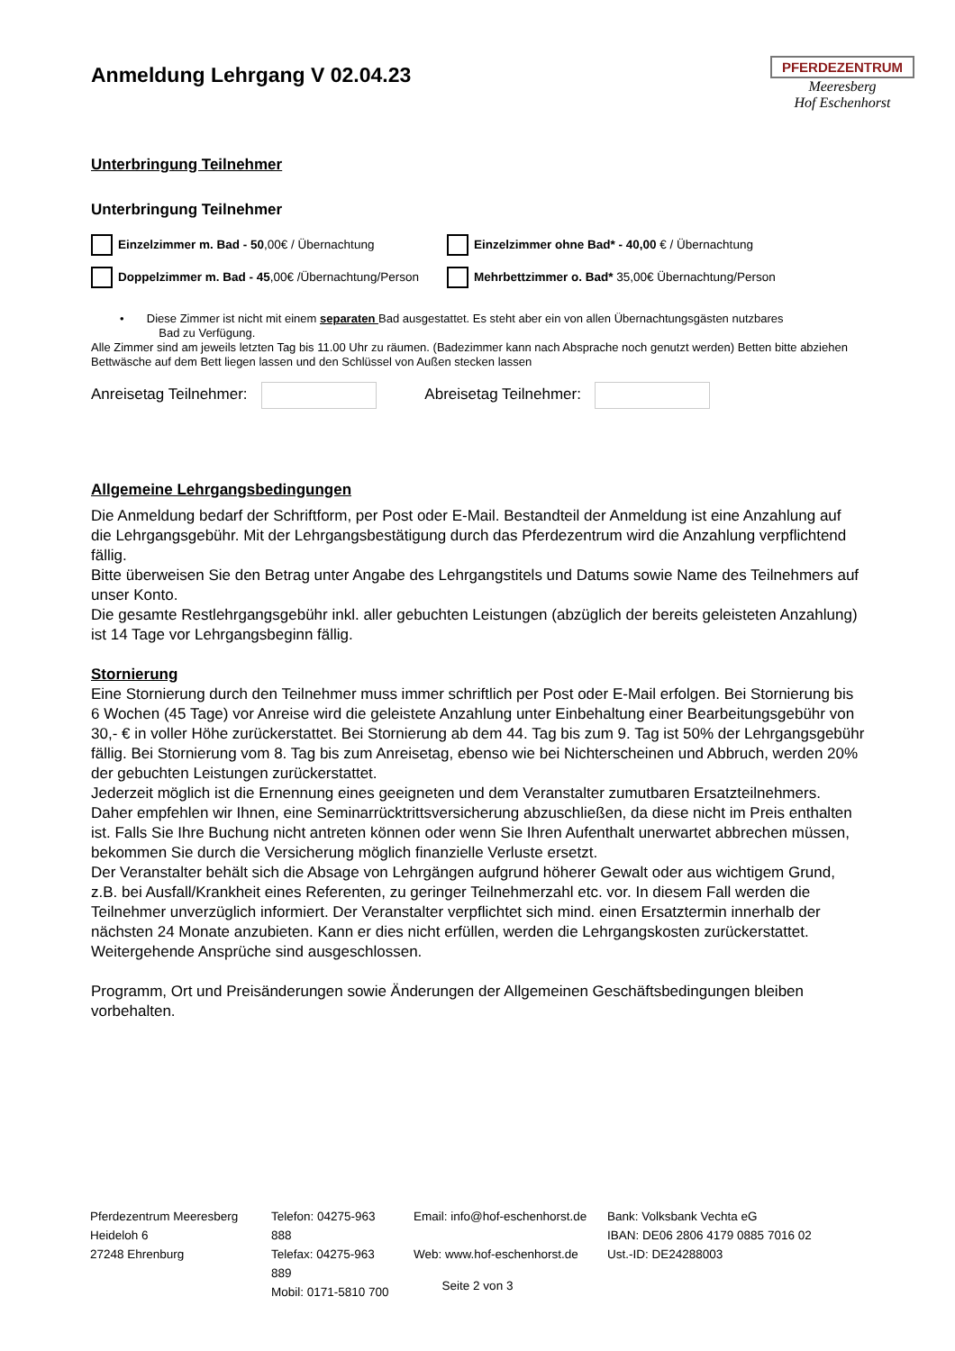Anmeldung Lehrgang V 02.04.23
PFERDEZENTRUM
Meeresberg
Hof Eschenhorst
Unterbringung Teilnehmer
Unterbringung Teilnehmer
Einzelzimmer m. Bad - 50,00€ / Übernachtung
Einzelzimmer ohne Bad* - 40,00 € / Übernachtung
Doppelzimmer m. Bad - 45,00€ /Übernachtung/Person
Mehrbettzimmer o. Bad* 35,00€ Übernachtung/Person
• Diese Zimmer ist nicht mit einem separaten Bad ausgestattet. Es steht aber ein von allen Übernachtungsgästen nutzbares
Bad zu Verfügung.
Alle Zimmer sind am jeweils letzten Tag bis 11.00 Uhr zu räumen. (Badezimmer kann nach Absprache noch genutzt werden) Betten bitte abziehen Bettwäsche auf dem Bett liegen lassen und den Schlüssel von Außen stecken lassen
Anreisetag Teilnehmer: Abreisetag Teilnehmer:
Allgemeine Lehrgangsbedingungen
Die Anmeldung bedarf der Schriftform, per Post oder E-Mail. Bestandteil der Anmeldung ist eine Anzahlung auf die Lehrgangsgebühr. Mit der Lehrgangsbestätigung durch das Pferdezentrum wird die Anzahlung verpflichtend fällig.
Bitte überweisen Sie den Betrag unter Angabe des Lehrgangstitels und Datums sowie Name des Teilnehmers auf unser Konto.
Die gesamte Restlehrgangsgebühr inkl. aller gebuchten Leistungen (abzüglich der bereits geleisteten Anzahlung) ist 14 Tage vor Lehrgangsbeginn fällig.
Stornierung
Eine Stornierung durch den Teilnehmer muss immer schriftlich per Post oder E-Mail erfolgen. Bei Stornierung bis 6 Wochen (45 Tage) vor Anreise wird die geleistete Anzahlung unter Einbehaltung einer Bearbeitungsgebühr von 30,- € in voller Höhe zurückerstattet. Bei Stornierung ab dem 44. Tag bis zum 9. Tag ist 50% der Lehrgangsgebühr fällig. Bei Stornierung vom 8. Tag bis zum Anreisetag, ebenso wie bei Nichterscheinen und Abbruch, werden 20% der gebuchten Leistungen zurückerstattet.
Jederzeit möglich ist die Ernennung eines geeigneten und dem Veranstalter zumutbaren Ersatzteilnehmers. Daher empfehlen wir Ihnen, eine Seminarrücktrittsversicherung abzuschließen, da diese nicht im Preis enthalten ist. Falls Sie Ihre Buchung nicht antreten können oder wenn Sie Ihren Aufenthalt unerwartet abbrechen müssen, bekommen Sie durch die Versicherung möglich finanzielle Verluste ersetzt.
Der Veranstalter behält sich die Absage von Lehrgängen aufgrund höherer Gewalt oder aus wichtigem Grund, z.B. bei Ausfall/Krankheit eines Referenten, zu geringer Teilnehmerzahl etc. vor. In diesem Fall werden die Teilnehmer unverzüglich informiert. Der Veranstalter verpflichtet sich mind. einen Ersatztermin innerhalb der nächsten 24 Monate anzubieten. Kann er dies nicht erfüllen, werden die Lehrgangskosten zurückerstattet.
Weitergehende Ansprüche sind ausgeschlossen.
Programm, Ort und Preisänderungen sowie Änderungen der Allgemeinen Geschäftsbedingungen bleiben vorbehalten.
Pferdezentrum Meeresberg
Heideloh 6
27248 Ehrenburg
Telefon: 04275-963 888
Telefax: 04275-963 889
Mobil: 0171-5810 700
Email: info@hof-eschenhorst.de
Web: www.hof-eschenhorst.de
Bank: Volksbank Vechta eG
IBAN: DE06 2806 4179 0885 7016 02
Ust.-ID: DE24288003
Seite 2 von 3